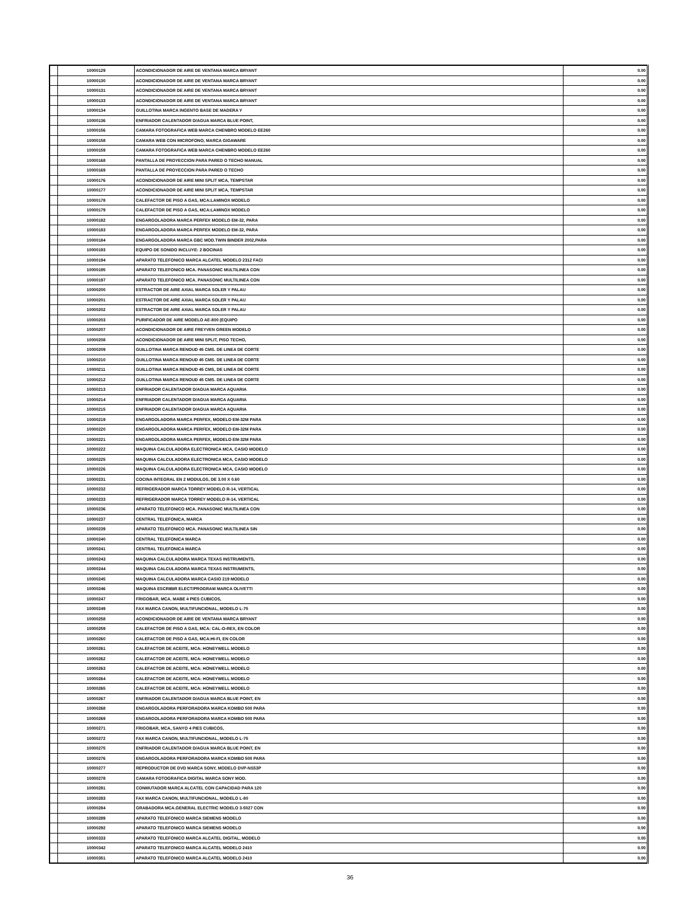| | 10000129 | ACONDICIONADOR DE AIRE DE VENTANA MARCA BRYANT | 0.00 |
| | 10000130 | ACONDICIONADOR DE AIRE DE VENTANA MARCA BRYANT | 0.00 |
| | 10000131 | ACONDICIONADOR DE AIRE DE VENTANA MARCA BRYANT | 0.00 |
| | 10000133 | ACONDICIONADOR DE AIRE DE VENTANA MARCA BRYANT | 0.00 |
| | 10000134 | GUILLOTINA MARCA INGENTO BASE DE MADERA Y | 0.00 |
| | 10000136 | ENFRIADOR CALENTADOR D/AGUA MARCA BLUE POINT, | 0.00 |
| | 10000156 | CAMARA FOTOGRAFICA WEB MARCA CHENBRO MODELO EE260 | 0.00 |
| | 10000158 | CAMARA WEB CON MICROFONO, MARCA GIGAWARE | 0.00 |
| | 10000159 | CAMARA FOTOGRAFICA WEB MARCA CHENBRO MODELO EE260 | 0.00 |
| | 10000168 | PANTALLA DE PROYECCION PARA PARED O TECHO MANUAL | 0.00 |
| | 10000169 | PANTALLA DE PROYECCION PARA PARED O TECHO | 0.00 |
| | 10000176 | ACONDICIONADOR DE AIRE MINI SPLIT MCA, TEMPSTAR | 0.00 |
| | 10000177 | ACONDICIONADOR DE AIRE MINI SPLIT MCA, TEMPSTAR | 0.00 |
| | 10000178 | CALEFACTOR DE PISO A GAS, MCA:LAMINOX MODELO | 0.00 |
| | 10000179 | CALEFACTOR DE PISO A GAS, MCA:LAMINOX MODELO | 0.00 |
| | 10000182 | ENGARGOLADORA MARCA PERFEX MODELO EM-32, PARA | 0.00 |
| | 10000183 | ENGARGOLADORA MARCA PERFEX MODELO EM-32, PARA | 0.00 |
| | 10000184 | ENGARGOLADORA MARCA GBC MOD.TWIN BINDER 2002,PARA | 0.00 |
| | 10000193 | EQUIPO DE SONIDO INCLUYE: 2 BOCINAS | 0.00 |
| | 10000194 | APARATO TELEFONICO MARCA ALCATEL MODELO 2312 FACI | 0.00 |
| | 10000195 | APARATO TELEFONICO MCA. PANASONIC MULTILINEA CON | 0.00 |
| | 10000197 | APARATO TELEFONICO MCA. PANASONIC MULTILINEA CON | 0.00 |
| | 10000200 | ESTRACTOR DE AIRE AXIAL MARCA SOLER Y PALAU | 0.00 |
| | 10000201 | ESTRACTOR DE AIRE AXIAL MARCA SOLER Y PALAU | 0.00 |
| | 10000202 | ESTRACTOR DE AIRE AXIAL MARCA SOLER Y PALAU | 0.00 |
| | 10000203 | PURIFICADOR DE AIRE MODELO AE-800 (EQUIPO | 0.00 |
| | 10000207 | ACONDICIONADOR DE AIRE FREYVEN GREEN MODELO | 0.00 |
| | 10000208 | ACONDICIONADOR DE AIRE MINI SPLIT, PISO TECHO, | 0.00 |
| | 10000209 | GUILLOTINA MARCA RENOUD 45 CMS. DE LINEA DE CORTE | 0.00 |
| | 10000210 | GUILLOTINA MARCA RENOUD 45 CMS. DE LINEA DE CORTE | 0.00 |
| | 10000211 | GUILLOTINA MARCA RENOUD 45 CMS, DE LINEA DE CORTE | 0.00 |
| | 10000212 | GUILLOTINA MARCA RENOUD 45 CMS. DE LINEA DE CORTE | 0.00 |
| | 10000213 | ENFRIADOR CALENTADOR D/AGUA MARCA AQUARIA | 0.00 |
| | 10000214 | ENFRIADOR CALENTADOR D/AGUA MARCA AQUARIA | 0.00 |
| | 10000215 | ENFRIADOR CALENTADOR D/AGUA MARCA AQUARIA | 0.00 |
| | 10000219 | ENGARGOLADORA MARCA PERFEX, MODELO EM-32M PARA | 0.00 |
| | 10000220 | ENGARGOLADORA MARCA PERFEX, MODELO EM-32M PARA | 0.00 |
| | 10000221 | ENGARGOLADORA MARCA PERFEX, MODELO EM-32M PARA | 0.00 |
| | 10000222 | MAQUINA CALCULADORA ELECTRONICA MCA, CASIO MODELO | 0.00 |
| | 10000225 | MAQUINA CALCULADORA ELECTRONICA MCA, CASIO MODELO | 0.00 |
| | 10000226 | MAQUINA CALCULADORA ELECTRONICA MCA, CASIO MODELO | 0.00 |
| | 10000231 | COCINA INTEGRAL EN 2 MODULOS, DE 3.00 X 0.60 | 0.00 |
| | 10000232 | REFRIGERADOR MARCA TORREY MODELO R-14, VERTICAL | 0.00 |
| | 10000233 | REFRIGERADOR MARCA TORREY MODELO R-14, VERTICAL | 0.00 |
| | 10000236 | APARATO TELEFONICO MCA. PANASONIC MULTILINEA CON | 0.00 |
| | 10000237 | CENTRAL TELEFONICA, MARCA | 0.00 |
| | 10000239 | APARATO TELEFONICO MCA. PANASONIC MULTILINEA SIN | 0.00 |
| | 10000240 | CENTRAL TELEFONICA MARCA | 0.00 |
| | 10000241 | CENTRAL TELEFONICA MARCA | 0.00 |
| | 10000243 | MAQUINA CALCULADORA MARCA TEXAS INSTRUMENTS, | 0.00 |
| | 10000244 | MAQUINA CALCULADORA MARCA TEXAS INSTRUMENTS, | 0.00 |
| | 10000245 | MAQUINA CALCULADORA MARCA CASIO 219 MODELO | 0.00 |
| | 10000246 | MAQUINA ESCRIBIR ELECT/PROGRAM MARCA OLIVETTI | 0.00 |
| | 10000247 | FRIGOBAR, MCA. MABE 4 PIES CUBICOS, | 0.00 |
| | 10000249 | FAX MARCA CANON, MULTIFUNCIONAL, MODELO L-75 | 0.00 |
| | 10000258 | ACONDICIONADOR DE AIRE DE VENTANA MARCA BRYANT | 0.00 |
| | 10000259 | CALEFACTOR DE PISO A GAS, MCA: CAL-O-REX, EN COLOR | 0.00 |
| | 10000260 | CALEFACTOR DE PISO A GAS, MCA:HI-FI, EN COLOR | 0.00 |
| | 10000261 | CALEFACTOR DE ACEITE, MCA: HONEYWELL MODELO | 0.00 |
| | 10000262 | CALEFACTOR DE ACEITE, MCA: HONEYWELL MODELO | 0.00 |
| | 10000263 | CALEFACTOR DE ACEITE, MCA: HONEYWELL MODELO | 0.00 |
| | 10000264 | CALEFACTOR DE ACEITE, MCA: HONEYWELL MODELO | 0.00 |
| | 10000265 | CALEFACTOR DE ACEITE, MCA: HONEYWELL MODELO | 0.00 |
| | 10000267 | ENFRIADOR CALENTADOR D/AGUA MARCA BLUE POINT, EN | 0.00 |
| | 10000268 | ENGARGOLADORA PERFORADORA MARCA KOMBO 500 PARA | 0.00 |
| | 10000269 | ENGARGOLADORA PERFORADORA MARCA KOMBO 500 PARA | 0.00 |
| | 10000271 | FRIGOBAR, MCA, SANYO 4 PIES CUBICOS, | 0.00 |
| | 10000272 | FAX MARCA CANON, MULTIFUNCIONAL, MODELO L-75 | 0.00 |
| | 10000275 | ENFRIADOR CALENTADOR D/AGUA MARCA BLUE POINT, EN | 0.00 |
| | 10000276 | ENGARGOLADORA PERFORADORA MARCA KOMBO 500 PARA | 0.00 |
| | 10000277 | REPRODUCTOR DE DVD MARCA SONY, MODELO DVP-NS53P | 0.00 |
| | 10000278 | CAMARA FOTOGRAFICA DIGITAL MARCA SONY MOD. | 0.00 |
| | 10000281 | CONMUTADOR MARCA ALCATEL CON CAPACIDAD PARA 120 | 0.00 |
| | 10000283 | FAX MARCA CANON, MULTIFUNCIONAL, MODELO L-80 | 0.00 |
| | 10000284 | GRABADORA MCA.GENERAL ELECTRIC MODELO 3-5027 CON | 0.00 |
| | 10000289 | APARATO TELEFONICO MARCA SIEMENS MODELO | 0.00 |
| | 10000292 | APARATO TELEFONICO MARCA SIEMENS MODELO | 0.00 |
| | 10000333 | APARATO TELEFONICO MARCA ALCATEL DIGITAL, MODELO | 0.00 |
| | 10000342 | APARATO TELEFONICO MARCA ALCATEL MODELO 2410 | 0.00 |
| | 10000351 | APARATO TELEFONICO MARCA ALCATEL MODELO 2410 | 0.00 |
36